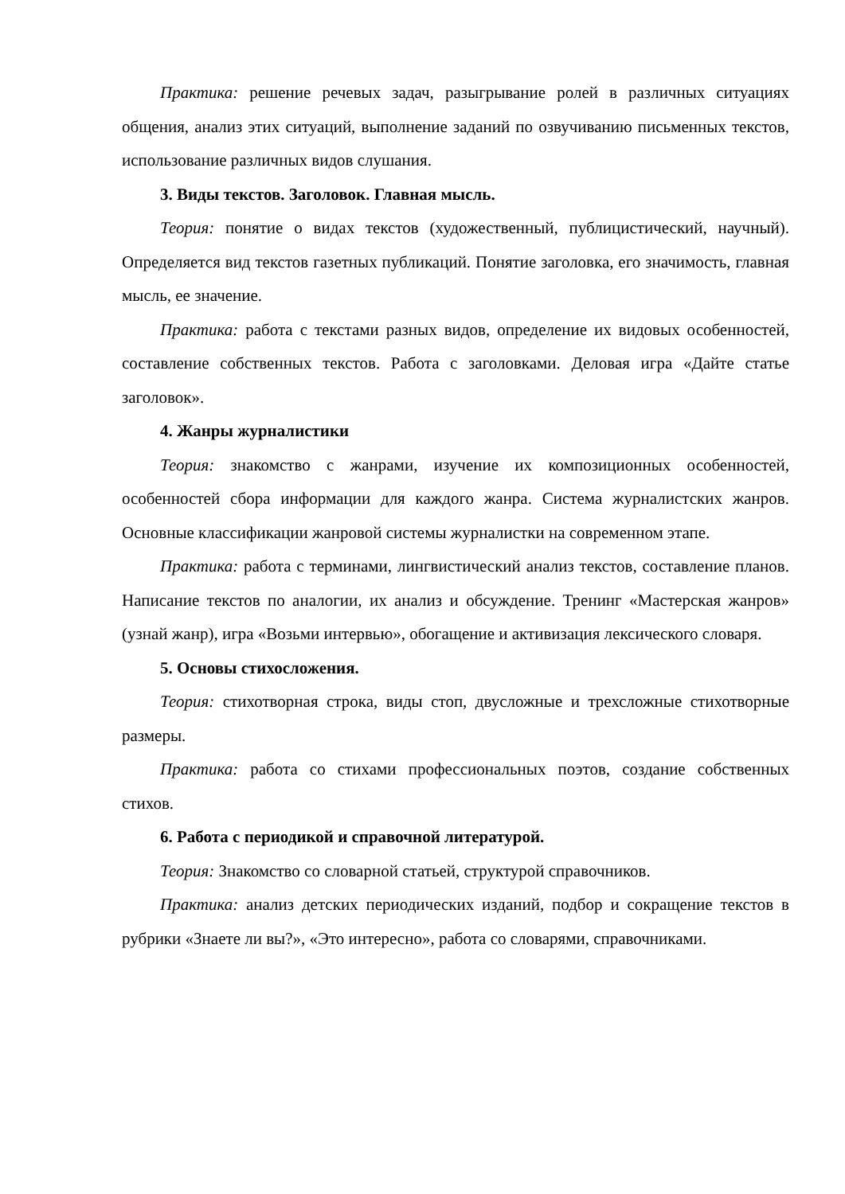Практика: решение речевых задач, разыгрывание ролей в различных ситуациях общения, анализ этих ситуаций, выполнение заданий по озвучиванию письменных текстов, использование различных видов слушания.
3. Виды текстов. Заголовок. Главная мысль.
Теория: понятие о видах текстов (художественный, публицистический, научный). Определяется вид текстов газетных публикаций. Понятие заголовка, его значимость, главная мысль, ее значение.
Практика: работа с текстами разных видов, определение их видовых особенностей, составление собственных текстов. Работа с заголовками. Деловая игра «Дайте статье заголовок».
4. Жанры журналистики
Теория: знакомство с жанрами, изучение их композиционных особенностей, особенностей сбора информации для каждого жанра. Система журналистских жанров. Основные классификации жанровой системы журналистки на современном этапе.
Практика: работа с терминами, лингвистический анализ текстов, составление планов. Написание текстов по аналогии, их анализ и обсуждение. Тренинг «Мастерская жанров» (узнай жанр), игра «Возьми интервью», обогащение и активизация лексического словаря.
5. Основы стихосложения.
Теория: стихотворная строка, виды стоп, двусложные и трехсложные стихотворные размеры.
Практика: работа со стихами профессиональных поэтов, создание собственных стихов.
6. Работа с периодикой и справочной литературой.
Теория: Знакомство со словарной статьей, структурой справочников.
Практика: анализ детских периодических изданий, подбор и сокращение текстов в рубрики «Знаете ли вы?», «Это интересно», работа со словарями, справочниками.